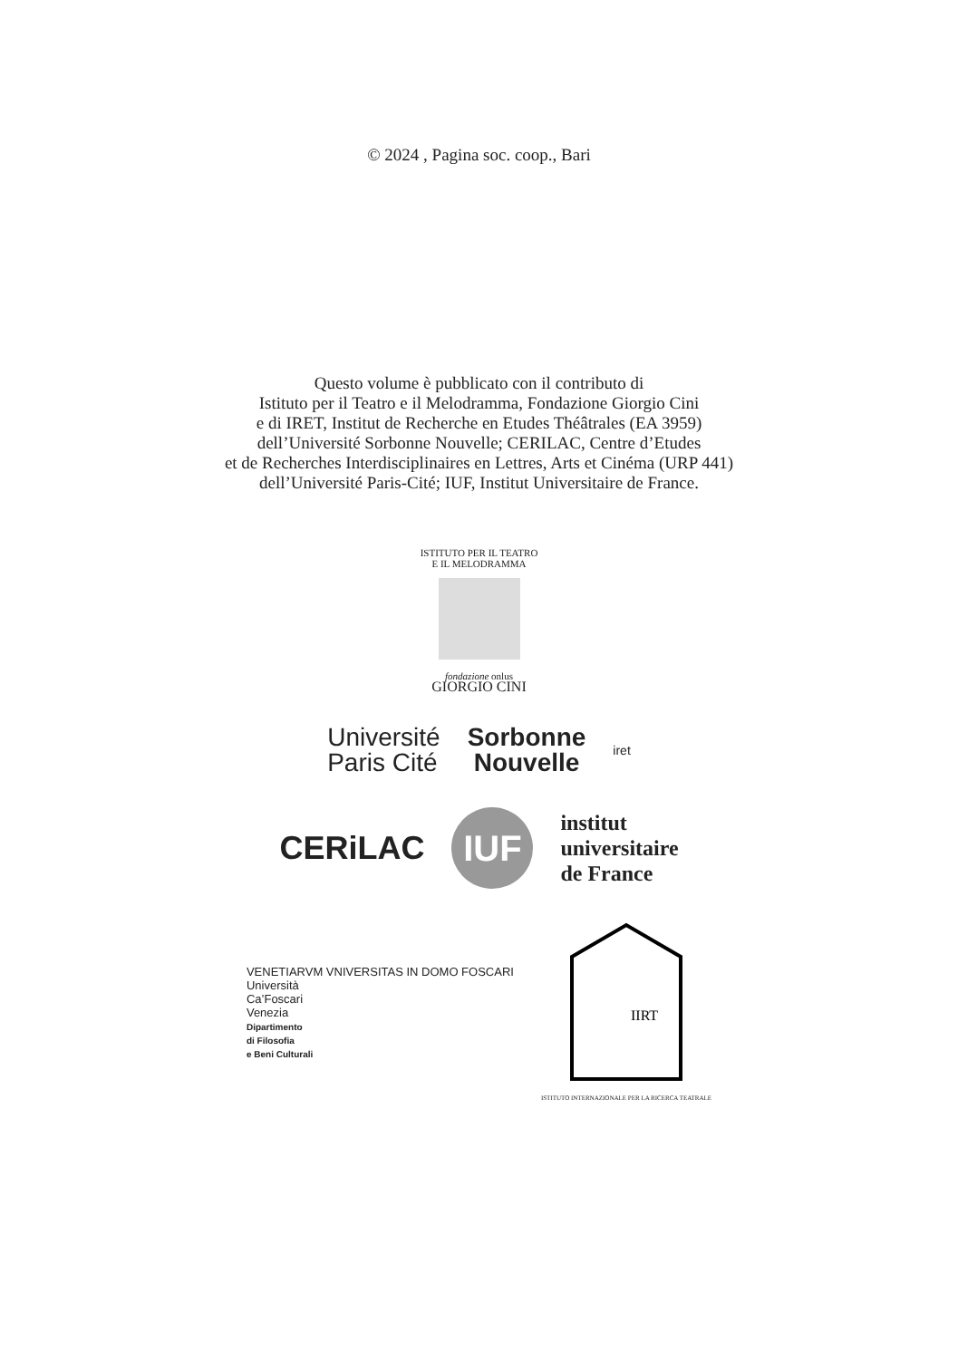© 2024 , Pagina soc. coop., Bari
Questo volume è pubblicato con il contributo di
Istituto per il Teatro e il Melodramma, Fondazione Giorgio Cini
e di IRET, Institut de Recherche en Etudes Théâtrales (EA 3959)
dell’Université Sorbonne Nouvelle; CERILAC, Centre d’Etudes
et de Recherches Interdisciplinaires en Lettres, Arts et Cinéma (URP 441)
dell’Université Paris-Cité; IUF, Institut Universitaire de France.
ISTITUTO PER IL TEATRO
E IL MELODRAMMA
fondazione onlus
GIORGIO CINI
Université
Paris Cité
Sorbonne
Nouvelle
iret
CERiLAC
IUF
institut
universitaire
de France
VENETIARVM VNIVERSITAS IN DOMO FOSCARI
Università
Ca’Foscari
Venezia
Dipartimento
di Filosofia
e Beni Culturali
IIRT
ISTITUTO INTERNAZIONALE PER LA RICERCA TEATRALE